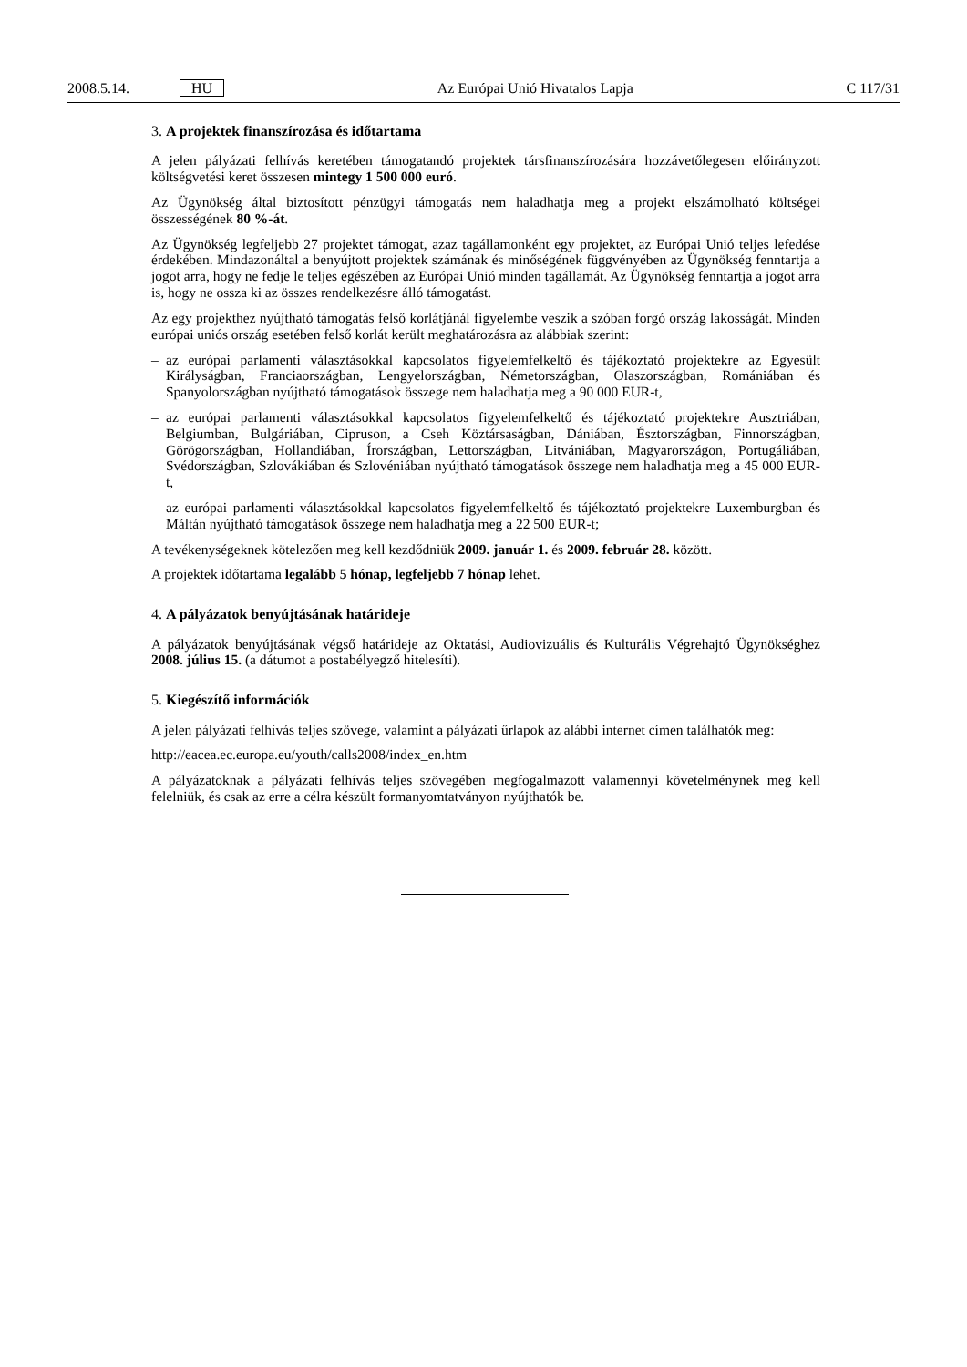2008.5.14. HU Az Európai Unió Hivatalos Lapja C 117/31
3. A projektek finanszírozása és időtartama
A jelen pályázati felhívás keretében támogatandó projektek társfinanszírozására hozzávetőlegesen előirányzott költségvetési keret összesen mintegy 1 500 000 euró.
Az Ügynökség által biztosított pénzügyi támogatás nem haladhatja meg a projekt elszámolható költségei összességének 80 %-át.
Az Ügynökség legfeljebb 27 projektet támogat, azaz tagállamonként egy projektet, az Európai Unió teljes lefedése érdekében. Mindazonáltal a benyújtott projektek számának és minőségének függvényében az Ügynökség fenntartja a jogot arra, hogy ne fedje le teljes egészében az Európai Unió minden tagállamát. Az Ügynökség fenntartja a jogot arra is, hogy ne ossza ki az összes rendelkezésre álló támogatást.
Az egy projekthez nyújtható támogatás felső korlátjánál figyelembe veszik a szóban forgó ország lakosságát. Minden európai uniós ország esetében felső korlát került meghatározásra az alábbiak szerint:
– az európai parlamenti választásokkal kapcsolatos figyelemfelkeltő és tájékoztató projektekre az Egyesült Királyságban, Franciaországban, Lengyelországban, Németországban, Olaszországban, Romániában és Spanyolországban nyújtható támogatások összege nem haladhatja meg a 90 000 EUR-t,
– az európai parlamenti választásokkal kapcsolatos figyelemfelkeltő és tájékoztató projektekre Ausztriában, Belgiumban, Bulgáriában, Cipruson, a Cseh Köztársaságban, Dániában, Észtországban, Finnországban, Görögországban, Hollandiában, Írországban, Lettországban, Litvániában, Magyarországon, Portugáliában, Svédországban, Szlovákiában és Szlovéniában nyújtható támogatások összege nem haladhatja meg a 45 000 EUR-t,
– az európai parlamenti választásokkal kapcsolatos figyelemfelkeltő és tájékoztató projektekre Luxemburgban és Máltán nyújtható támogatások összege nem haladhatja meg a 22 500 EUR-t;
A tevékenységeknek kötelezően meg kell kezdődniük 2009. január 1. és 2009. február 28. között.
A projektek időtartama legalább 5 hónap, legfeljebb 7 hónap lehet.
4. A pályázatok benyújtásának határideje
A pályázatok benyújtásának végső határideje az Oktatási, Audiovizuális és Kulturális Végrehajtó Ügynökséghez 2008. július 15. (a dátumot a postabélyegző hitelesíti).
5. Kiegészítő információk
A jelen pályázati felhívás teljes szövege, valamint a pályázati űrlapok az alábbi internet címen találhatók meg:
http://eacea.ec.europa.eu/youth/calls2008/index_en.htm
A pályázatoknak a pályázati felhívás teljes szövegében megfogalmazott valamennyi követelménynek meg kell felelniük, és csak az erre a célra készült formanyomtatványon nyújthatók be.